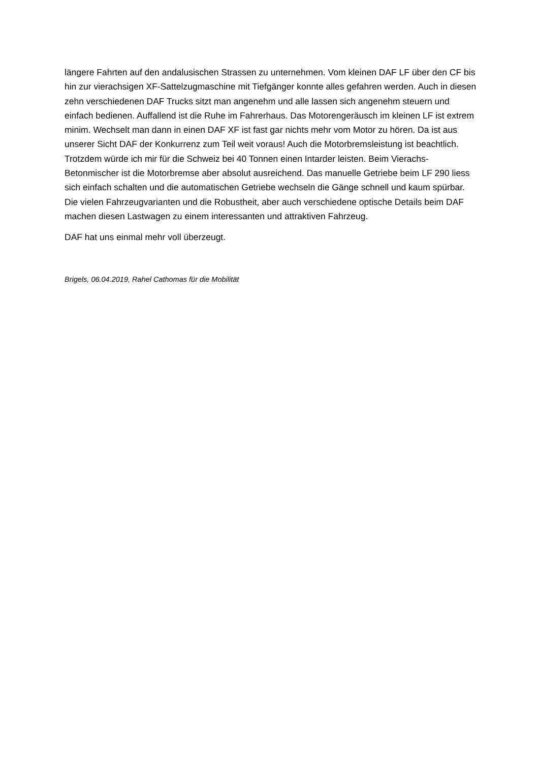längere Fahrten auf den andalusischen Strassen zu unternehmen. Vom kleinen DAF LF über den CF bis hin zur vierachsigen XF-Sattelzugmaschine mit Tiefgänger konnte alles gefahren werden. Auch in diesen zehn verschiedenen DAF Trucks sitzt man angenehm und alle lassen sich angenehm steuern und einfach bedienen. Auffallend ist die Ruhe im Fahrerhaus. Das Motorengeräusch im kleinen LF ist extrem minim. Wechselt man dann in einen DAF XF ist fast gar nichts mehr vom Motor zu hören. Da ist aus unserer Sicht DAF der Konkurrenz zum Teil weit voraus! Auch die Motorbremsleistung ist beachtlich. Trotzdem würde ich mir für die Schweiz bei 40 Tonnen einen Intarder leisten. Beim Vierachs-Betonmischer ist die Motorbremse aber absolut ausreichend. Das manuelle Getriebe beim LF 290 liess sich einfach schalten und die automatischen Getriebe wechseln die Gänge schnell und kaum spürbar. Die vielen Fahrzeugvarianten und die Robustheit, aber auch verschiedene optische Details beim DAF machen diesen Lastwagen zu einem interessanten und attraktiven Fahrzeug.
DAF hat uns einmal mehr voll überzeugt.
Brigels, 06.04.2019, Rahel Cathomas für die Mobilität